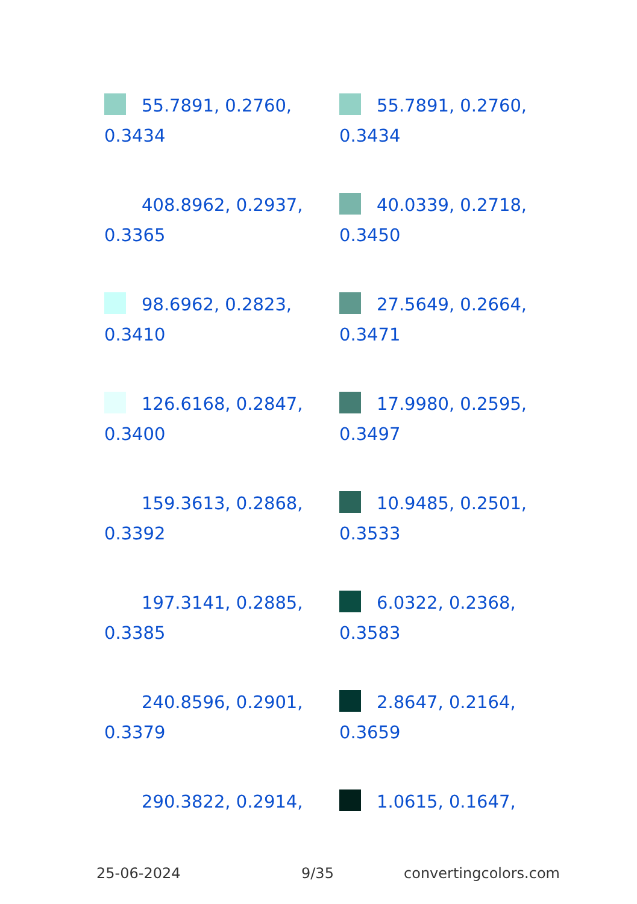55.7891, 0.2760,
0.3434
55.7891, 0.2760,
0.3434
408.8962, 0.2937,
0.3365
40.0339, 0.2718,
0.3450
98.6962, 0.2823,
0.3410
27.5649, 0.2664,
0.3471
126.6168, 0.2847,
0.3400
17.9980, 0.2595,
0.3497
159.3613, 0.2868,
0.3392
10.9485, 0.2501,
0.3533
197.3141, 0.2885,
0.3385
6.0322, 0.2368,
0.3583
240.8596, 0.2901,
0.3379
2.8647, 0.2164,
0.3659
290.3822, 0.2914,
1.0615, 0.1647,
25-06-2024 9/35 convertingcolors.com